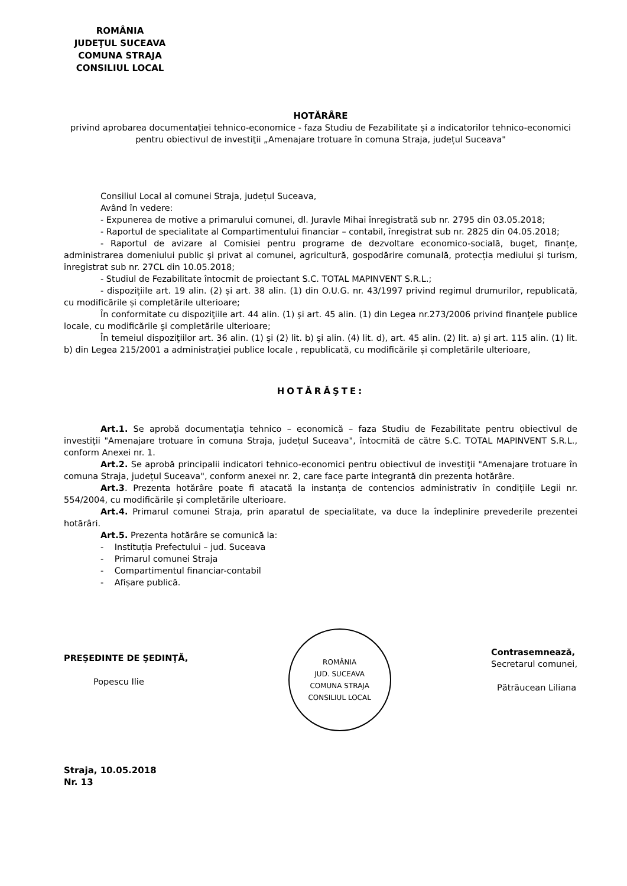ROMÂNIA
JUDEŢUL SUCEAVA
COMUNA STRAJA
CONSILIUL LOCAL
HOTĂRÂRE
privind aprobarea documentației tehnico-economice - faza Studiu de Fezabilitate și a indicatorilor tehnico-economici pentru obiectivul de investiţii „Amenajare trotuare în comuna Straja, județul Suceava"
Consiliul Local al comunei Straja, județul Suceava,
Având în vedere:
- Expunerea de motive a primarului comunei, dl. Juravle Mihai înregistrată sub nr. 2795 din 03.05.2018;
- Raportul de specialitate al Compartimentului financiar – contabil, înregistrat sub nr. 2825 din 04.05.2018;
- Raportul de avizare al Comisiei pentru programe de dezvoltare economico-socială, buget, finanțe, administrarea domeniului public şi privat al comunei, agricultură, gospodărire comunală, protecția mediului şi turism, înregistrat sub nr. 27CL din 10.05.2018;
- Studiul de Fezabilitate întocmit de proiectant S.C. TOTAL MAPINVENT S.R.L.;
- dispozițiile art. 19 alin. (2) și art. 38 alin. (1) din O.U.G. nr. 43/1997 privind regimul drumurilor, republicată, cu modificările și completările ulterioare;
În conformitate cu dispoziţiile art. 44 alin. (1) şi art. 45 alin. (1) din Legea nr.273/2006 privind finanţele publice locale, cu modificările şi completările ulterioare;
În temeiul dispoziţiilor art. 36 alin. (1) şi (2) lit. b) şi alin. (4) lit. d), art. 45 alin. (2) lit. a) şi art. 115 alin. (1) lit. b) din Legea 215/2001 a administraţiei publice locale , republicată, cu modificările și completările ulterioare,
HOTĂRĂŞTE:
Art.1. Se aprobă documentaţia tehnico – economică – faza Studiu de Fezabilitate pentru obiectivul de investiţii "Amenajare trotuare în comuna Straja, județul Suceava", întocmită de către S.C. TOTAL MAPINVENT S.R.L., conform Anexei nr. 1.
Art.2. Se aprobă principalii indicatori tehnico-economici pentru obiectivul de investiţii "Amenajare trotuare în comuna Straja, județul Suceava", conform anexei nr. 2, care face parte integrantă din prezenta hotărâre.
Art.3. Prezenta hotărâre poate fi atacată la instanța de contencios administrativ în condițiile Legii nr. 554/2004, cu modificările și completările ulterioare.
Art.4. Primarul comunei Straja, prin aparatul de specialitate, va duce la îndeplinire prevederile prezentei hotărâri.
Art.5. Prezenta hotărâre se comunică la:
- Instituția Prefectului – jud. Suceava
- Primarul comunei Straja
- Compartimentul financiar-contabil
- Afișare publică.
PREŞEDINTE DE ŞEDINŢĂ,
Popescu Ilie
ROMÂNIA
JUD. SUCEAVA
COMUNA STRAJA
CONSILIUL LOCAL
Contrasemnează,
Secretarul comunei,
Pătrăucean Liliana
Straja, 10.05.2018
Nr. 13